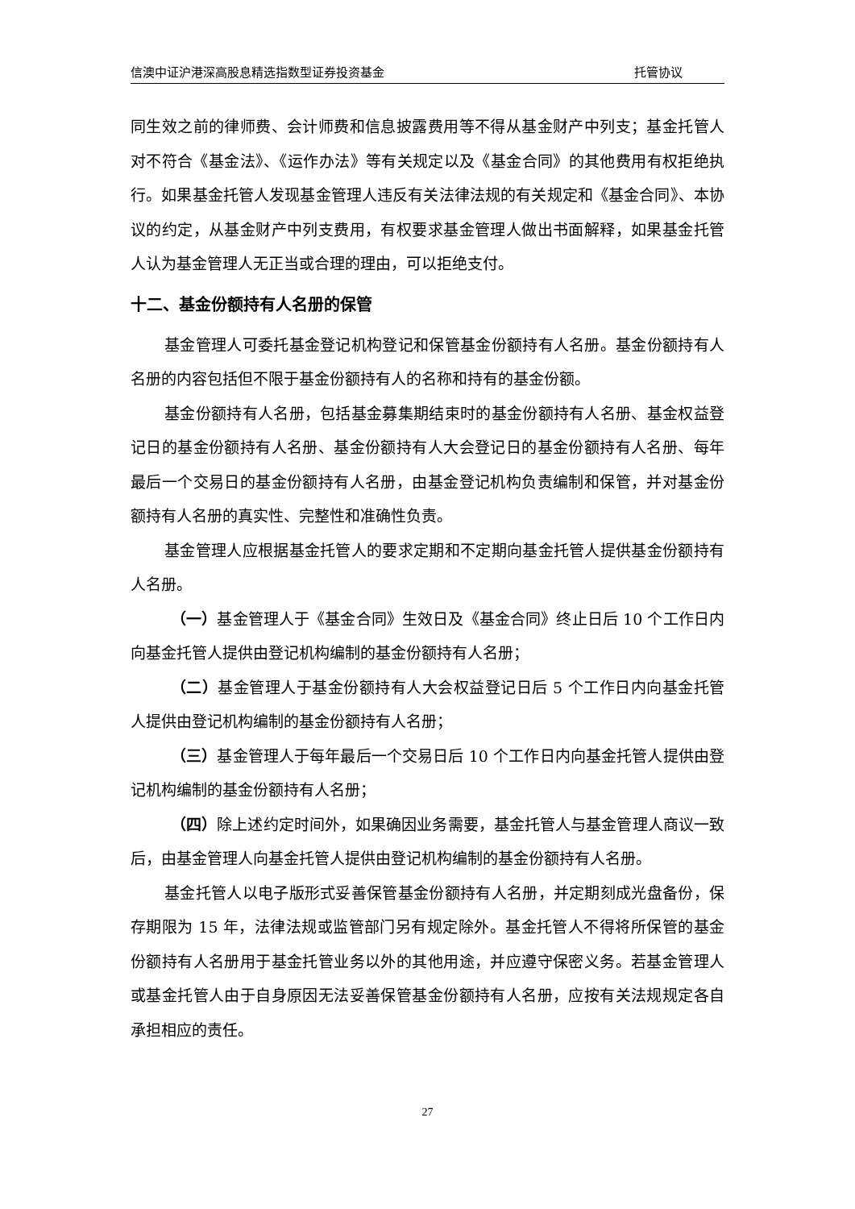信澳中证沪港深高股息精选指数型证券投资基金 托管协议
同生效之前的律师费、会计师费和信息披露费用等不得从基金财产中列支；基金托管人对不符合《基金法》、《运作办法》等有关规定以及《基金合同》的其他费用有权拒绝执行。如果基金托管人发现基金管理人违反有关法律法规的有关规定和《基金合同》、本协议的约定，从基金财产中列支费用，有权要求基金管理人做出书面解释，如果基金托管人认为基金管理人无正当或合理的理由，可以拒绝支付。
十二、基金份额持有人名册的保管
基金管理人可委托基金登记机构登记和保管基金份额持有人名册。基金份额持有人名册的内容包括但不限于基金份额持有人的名称和持有的基金份额。
基金份额持有人名册，包括基金募集期结束时的基金份额持有人名册、基金权益登记日的基金份额持有人名册、基金份额持有人大会登记日的基金份额持有人名册、每年最后一个交易日的基金份额持有人名册，由基金登记机构负责编制和保管，并对基金份额持有人名册的真实性、完整性和准确性负责。
基金管理人应根据基金托管人的要求定期和不定期向基金托管人提供基金份额持有人名册。
（一）基金管理人于《基金合同》生效日及《基金合同》终止日后 10 个工作日内向基金托管人提供由登记机构编制的基金份额持有人名册；
（二）基金管理人于基金份额持有人大会权益登记日后 5 个工作日内向基金托管人提供由登记机构编制的基金份额持有人名册；
（三）基金管理人于每年最后一个交易日后 10 个工作日内向基金托管人提供由登记机构编制的基金份额持有人名册；
（四）除上述约定时间外，如果确因业务需要，基金托管人与基金管理人商议一致后，由基金管理人向基金托管人提供由登记机构编制的基金份额持有人名册。
基金托管人以电子版形式妥善保管基金份额持有人名册，并定期刻成光盘备份，保存期限为 15 年，法律法规或监管部门另有规定除外。基金托管人不得将所保管的基金份额持有人名册用于基金托管业务以外的其他用途，并应遵守保密义务。若基金管理人或基金托管人由于自身原因无法妥善保管基金份额持有人名册，应按有关法规规定各自承担相应的责任。
27